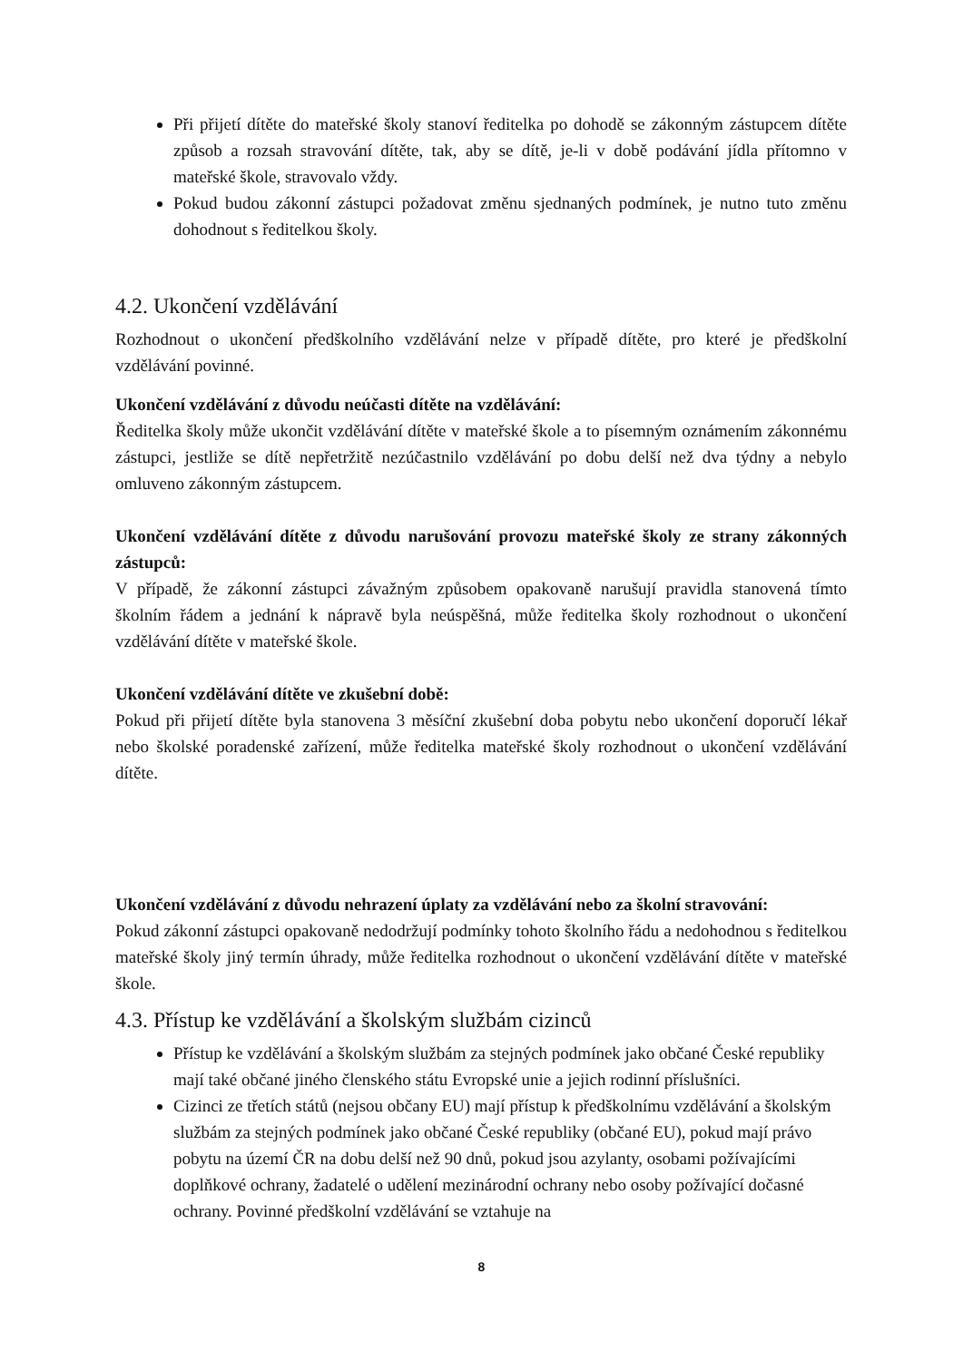Při přijetí dítěte do mateřské školy stanoví ředitelka po dohodě se zákonným zástupcem dítěte způsob a rozsah stravování dítěte, tak, aby se dítě, je-li v době podávání jídla přítomno v mateřské škole, stravovalo vždy.
Pokud budou zákonní zástupci požadovat změnu sjednaných podmínek, je nutno tuto změnu dohodnout s ředitelkou školy.
4.2. Ukončení vzdělávání
Rozhodnout o ukončení předškolního vzdělávání nelze v případě dítěte, pro které je předškolní vzdělávání povinné.
Ukončení vzdělávání z důvodu neúčasti dítěte na vzdělávání:
Ředitelka školy může ukončit vzdělávání dítěte v mateřské škole a to písemným oznámením zákonnému zástupci, jestliže se dítě nepřetržitě nezúčastnilo vzdělávání po dobu delší než dva týdny a nebylo omluveno zákonným zástupcem.
Ukončení vzdělávání dítěte z důvodu narušování provozu mateřské školy ze strany zákonných zástupců:
V případě, že zákonní zástupci závažným způsobem opakovaně narušují pravidla stanovená tímto školním řádem a jednání k nápravě byla neúspěšná, může ředitelka školy rozhodnout o ukončení vzdělávání dítěte v mateřské škole.
Ukončení vzdělávání dítěte ve zkušební době:
Pokud při přijetí dítěte byla stanovena 3 měsíční zkušební doba pobytu nebo ukončení doporučí lékař nebo školské poradenské zařízení, může ředitelka mateřské školy rozhodnout o ukončení vzdělávání dítěte.
Ukončení vzdělávání z důvodu nehrazení úplaty za vzdělávání nebo za školní stravování:
Pokud zákonní zástupci opakovaně nedodržují podmínky tohoto školního řádu a nedohodnou s ředitelkou mateřské školy jiný termín úhrady, může ředitelka rozhodnout o ukončení vzdělávání dítěte v mateřské škole.
4.3. Přístup ke vzdělávání a školským službám cizinců
Přístup ke vzdělávání a školským službám za stejných podmínek jako občané České republiky mají také občané jiného členského státu Evropské unie a jejich rodinní příslušníci.
Cizinci ze třetích států (nejsou občany EU) mají přístup k předškolnímu vzdělávání a školským službám za stejných podmínek jako občané České republiky (občané EU), pokud mají právo pobytu na území ČR na dobu delší než 90 dnů, pokud jsou azylanty, osobami požívajícími doplňkové ochrany, žadatelé o udělení mezinárodní ochrany nebo osoby požívající dočasné ochrany. Povinné předškolní vzdělávání se vztahuje na
8